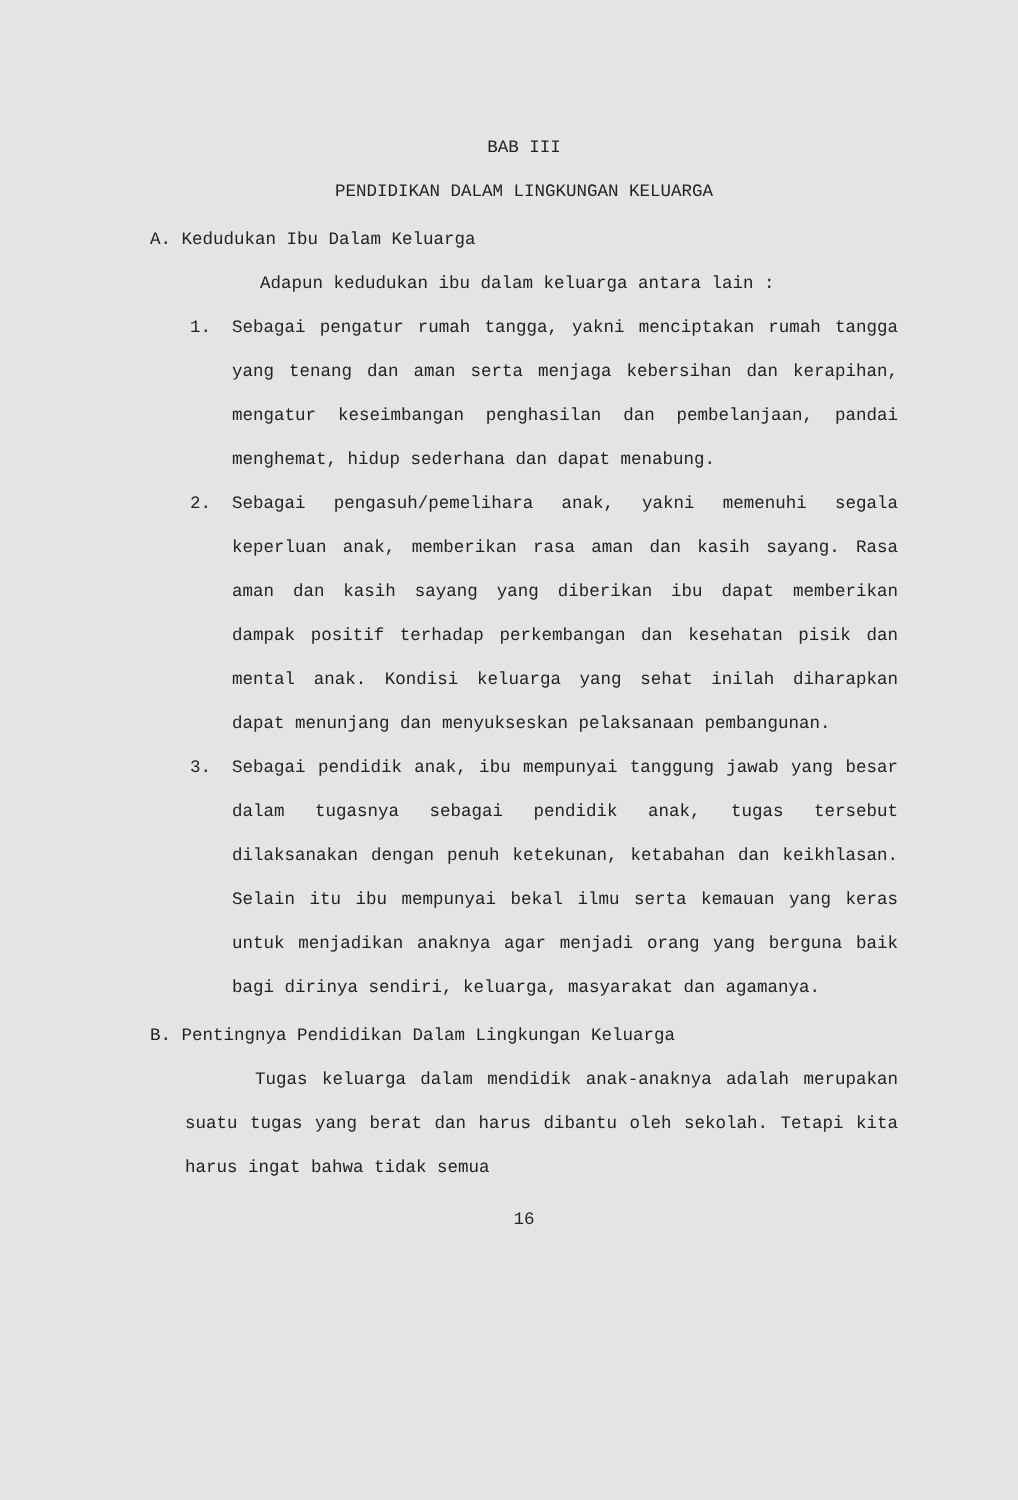BAB III
PENDIDIKAN DALAM LINGKUNGAN KELUARGA
A. Kedudukan Ibu Dalam Keluarga
Adapun kedudukan ibu dalam keluarga antara lain :
1. Sebagai pengatur rumah tangga, yakni menciptakan rumah tangga yang tenang dan aman serta menjaga kebersihan dan kerapihan, mengatur keseimbangan penghasilan dan pembelanjaan, pandai menghemat, hidup sederhana dan dapat menabung.
2. Sebagai pengasuh/pemelihara anak, yakni memenuhi segala keperluan anak, memberikan rasa aman dan kasih sayang. Rasa aman dan kasih sayang yang diberikan ibu dapat memberikan dampak positif terhadap perkembangan dan kesehatan pisik dan mental anak. Kondisi keluarga yang sehat inilah diharapkan dapat menunjang dan menyukseskan pelaksanaan pembangunan.
3. Sebagai pendidik anak, ibu mempunyai tanggung jawab yang besar dalam tugasnya sebagai pendidik anak, tugas tersebut dilaksanakan dengan penuh ketekunan, ketabahan dan keikhlasan. Selain itu ibu mempunyai bekal ilmu serta kemauan yang keras untuk menjadikan anaknya agar menjadi orang yang berguna baik bagi dirinya sendiri, keluarga, masyarakat dan agamanya.
B. Pentingnya Pendidikan Dalam Lingkungan Keluarga
Tugas keluarga dalam mendidik anak-anaknya adalah merupakan suatu tugas yang berat dan harus dibantu oleh sekolah. Tetapi kita harus ingat bahwa tidak semua
16